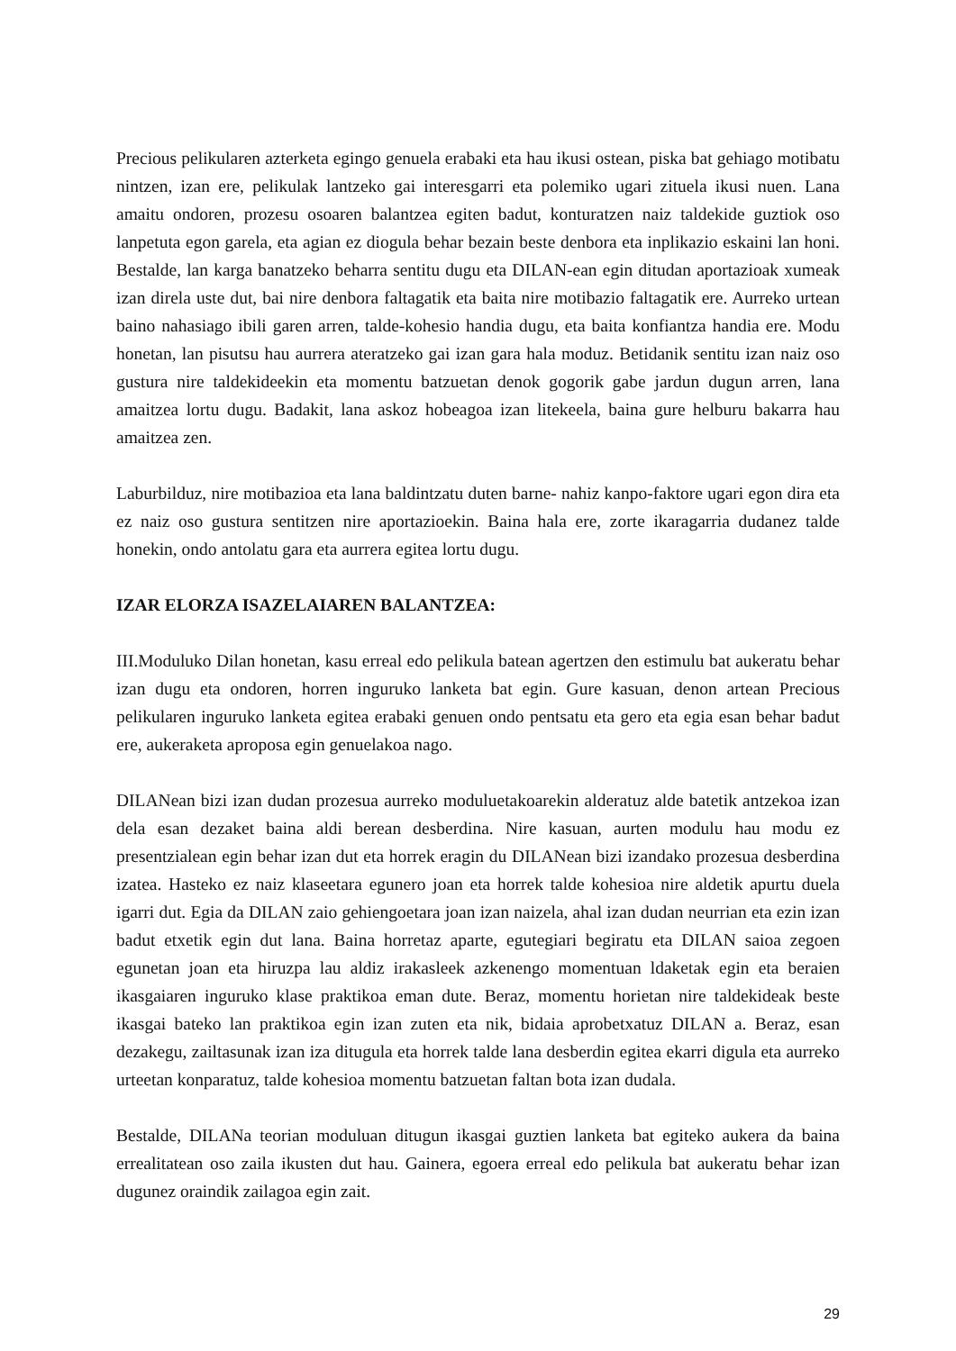Precious pelikularen azterketa egingo genuela erabaki eta hau ikusi ostean, piska bat gehiago motibatu nintzen, izan ere, pelikulak lantzeko gai interesgarri eta polemiko ugari zituela ikusi nuen. Lana amaitu ondoren, prozesu osoaren balantzea egiten badut, konturatzen naiz taldekide guztiok oso lanpetuta egon garela, eta agian ez diogula behar bezain beste denbora eta inplikazio eskaini lan honi. Bestalde, lan karga banatzeko beharra sentitu dugu eta DILAN-ean egin ditudan aportazioak xumeak izan direla uste dut, bai nire denbora faltagatik eta baita nire motibazio faltagatik ere. Aurreko urtean baino nahasiago ibili garen arren, talde-kohesio handia dugu, eta baita konfiantza handia ere. Modu honetan, lan pisutsu hau aurrera ateratzeko gai izan gara hala moduz. Betidanik sentitu izan naiz oso gustura nire taldekideekin eta momentu batzuetan denok gogorik gabe jardun dugun arren, lana amaitzea lortu dugu. Badakit, lana askoz hobeagoa izan litekeela, baina gure helburu bakarra hau amaitzea zen.
Laburbilduz, nire motibazioa eta lana baldintzatu duten barne- nahiz kanpo-faktore ugari egon dira eta ez naiz oso gustura sentitzen nire aportazioekin. Baina hala ere, zorte ikaragarria dudanez talde honekin, ondo antolatu gara eta aurrera egitea lortu dugu.
IZAR ELORZA ISAZELAIAREN BALANTZEA:
III.Moduluko Dilan honetan, kasu erreal edo pelikula batean agertzen den estimulu bat aukeratu behar izan dugu eta ondoren, horren inguruko lanketa bat egin. Gure kasuan, denon artean Precious pelikularen inguruko lanketa egitea erabaki genuen ondo pentsatu eta gero eta egia esan behar badut ere, aukeraketa aproposa egin genuelakoa nago.
DILANean bizi izan dudan prozesua aurreko moduluetakoarekin alderatuz alde batetik antzekoa izan dela esan dezaket baina aldi berean desberdina. Nire kasuan, aurten modulu hau modu ez presentzialean egin behar izan dut eta horrek eragin du DILANean bizi izandako prozesua desberdina izatea. Hasteko ez naiz klaseetara egunero joan eta horrek talde kohesioa nire aldetik apurtu duela igarri dut. Egia da DILAN zaio gehiengoetara joan izan naizela, ahal izan dudan neurrian eta ezin izan badut etxetik egin dut lana. Baina horretaz aparte, egutegiari begiratu eta DILAN saioa zegoen egunetan joan eta hiruzpa lau aldiz irakasleek azkenengo momentuan ldaketak egin eta beraien ikasgaiaren inguruko klase praktikoa eman dute. Beraz, momentu horietan nire taldekideak beste ikasgai bateko lan praktikoa egin izan zuten eta nik, bidaia aprobetxatuz DILAN a. Beraz, esan dezakegu, zailtasunak izan iza ditugula eta horrek talde lana desberdin egitea ekarri digula eta aurreko urteetan konparatuz, talde kohesioa momentu batzuetan faltan bota izan dudala.
Bestalde, DILANa teorian moduluan ditugun ikasgai guztien lanketa bat egiteko aukera da baina errealitatean oso zaila ikusten dut hau. Gainera, egoera erreal edo pelikula bat aukeratu behar izan dugunez oraindik zailagoa egin zait.
29